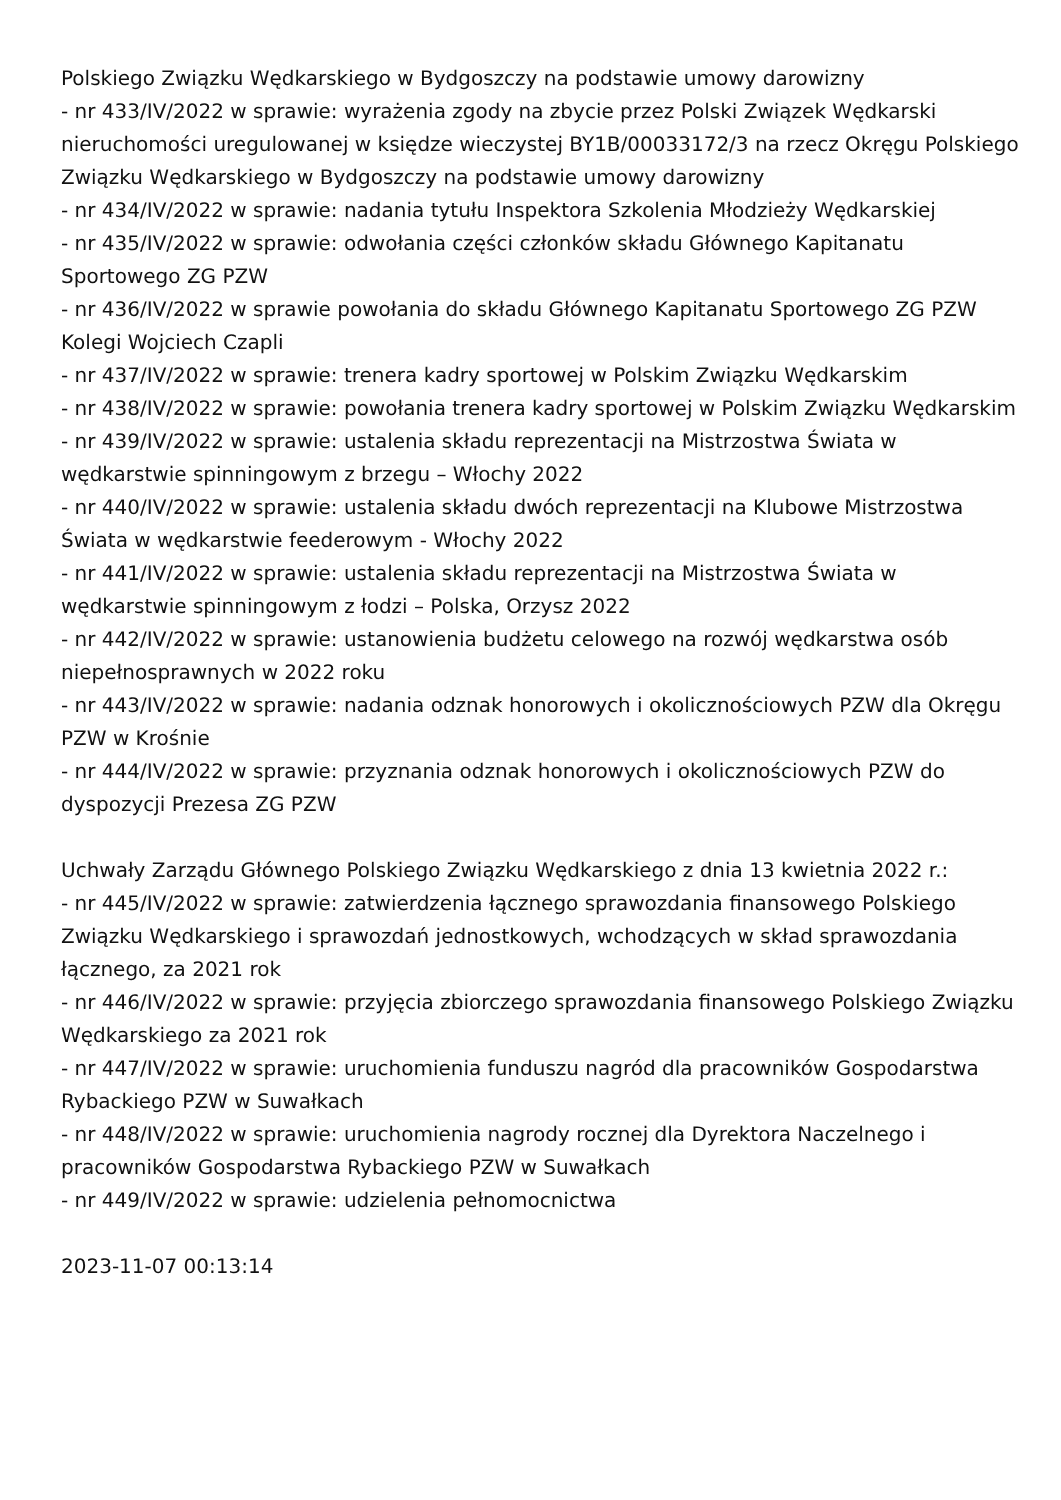Polskiego Związku Wędkarskiego w Bydgoszczy na podstawie umowy darowizny
- nr 433/IV/2022 w sprawie: wyrażenia zgody na zbycie przez Polski Związek Wędkarski nieruchomości uregulowanej w księdze wieczystej BY1B/00033172/3 na rzecz Okręgu Polskiego Związku Wędkarskiego w Bydgoszczy na podstawie umowy darowizny
- nr 434/IV/2022 w sprawie: nadania tytułu Inspektora Szkolenia Młodzieży Wędkarskiej
- nr 435/IV/2022 w sprawie: odwołania części członków składu Głównego Kapitanatu Sportowego ZG PZW
- nr 436/IV/2022 w sprawie powołania do składu Głównego Kapitanatu Sportowego ZG PZW Kolegi Wojciech Czapli
- nr 437/IV/2022 w sprawie: trenera kadry sportowej w Polskim Związku Wędkarskim
- nr 438/IV/2022 w sprawie: powołania trenera kadry sportowej w Polskim Związku Wędkarskim
- nr 439/IV/2022 w sprawie: ustalenia składu reprezentacji na Mistrzostwa Świata w wędkarstwie spinningowym z brzegu – Włochy 2022
- nr 440/IV/2022 w sprawie: ustalenia składu dwóch reprezentacji na Klubowe Mistrzostwa Świata w wędkarstwie feederowym - Włochy 2022
- nr 441/IV/2022 w sprawie: ustalenia składu reprezentacji na Mistrzostwa Świata w wędkarstwie spinningowym z łodzi – Polska, Orzysz 2022
- nr 442/IV/2022 w sprawie: ustanowienia budżetu celowego na rozwój wędkarstwa osób niepełnosprawnych w 2022 roku
- nr 443/IV/2022 w sprawie: nadania odznak honorowych i okolicznościowych PZW dla Okręgu PZW w Krośnie
- nr 444/IV/2022 w sprawie: przyznania odznak honorowych i okolicznościowych PZW do dyspozycji Prezesa ZG PZW
Uchwały Zarządu Głównego Polskiego Związku Wędkarskiego z dnia 13 kwietnia 2022 r.:
- nr 445/IV/2022 w sprawie: zatwierdzenia łącznego sprawozdania finansowego Polskiego Związku Wędkarskiego i sprawozdań jednostkowych, wchodzących w skład sprawozdania łącznego, za 2021 rok
- nr 446/IV/2022 w sprawie: przyjęcia zbiorczego sprawozdania finansowego Polskiego Związku Wędkarskiego za 2021 rok
- nr 447/IV/2022 w sprawie: uruchomienia funduszu nagród dla pracowników Gospodarstwa Rybackiego PZW w Suwałkach
- nr 448/IV/2022 w sprawie: uruchomienia nagrody rocznej dla Dyrektora Naczelnego i pracowników Gospodarstwa Rybackiego PZW w Suwałkach
- nr 449/IV/2022 w sprawie: udzielenia pełnomocnictwa
2023-11-07 00:13:14